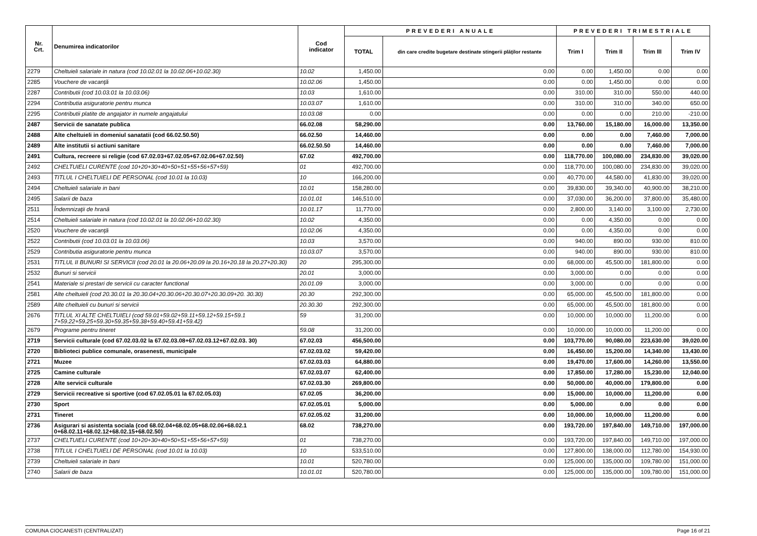| Nr. Crt. | Denumirea indicatorilor | Cod indicator | PREVEDERI ANUALE | | PREVEDERI TRIMESTRIALE | | | |
| --- | --- | --- | --- | --- | --- | --- | --- | --- |
| | | | TOTAL | din care credite bugetare destinate stingerii plăţilor restante | Trim I | Trim II | Trim III | Trim IV |
| 2279 | Cheltuieli salariale in natura (cod 10.02.01 la 10.02.06+10.02.30) | 10.02 | 1,450.00 | 0.00 | 0.00 | 1,450.00 | 0.00 | 0.00 |
| 2285 | Vouchere de vacanţă | 10.02.06 | 1,450.00 | 0.00 | 0.00 | 1,450.00 | 0.00 | 0.00 |
| 2287 | Contributii (cod 10.03.01 la 10.03.06) | 10.03 | 1,610.00 | 0.00 | 310.00 | 310.00 | 550.00 | 440.00 |
| 2294 | Contributia asiguratorie pentru munca | 10.03.07 | 1,610.00 | 0.00 | 310.00 | 310.00 | 340.00 | 650.00 |
| 2295 | Contributii platite de angajator in numele angajatului | 10.03.08 | 0.00 | 0.00 | 0.00 | 0.00 | 210.00 | -210.00 |
| 2487 | Servicii de sanatate publica | 66.02.08 | 58,290.00 | 0.00 | 13,760.00 | 15,180.00 | 16,000.00 | 13,350.00 |
| 2488 | Alte cheltuieli in domeniul sanatatii (cod 66.02.50.50) | 66.02.50 | 14,460.00 | 0.00 | 0.00 | 0.00 | 7,460.00 | 7,000.00 |
| 2489 | Alte institutii si actiuni sanitare | 66.02.50.50 | 14,460.00 | 0.00 | 0.00 | 0.00 | 7,460.00 | 7,000.00 |
| 2491 | Cultura, recreere si religie (cod 67.02.03+67.02.05+67.02.06+67.02.50) | 67.02 | 492,700.00 | 0.00 | 118,770.00 | 100,080.00 | 234,830.00 | 39,020.00 |
| 2492 | CHELTUIELI CURENTE (cod 10+20+30+40+50+51+55+56+57+59) | 01 | 492,700.00 | 0.00 | 118,770.00 | 100,080.00 | 234,830.00 | 39,020.00 |
| 2493 | TITLUL I CHELTUIELI DE PERSONAL (cod 10.01 la 10.03) | 10 | 166,200.00 | 0.00 | 40,770.00 | 44,580.00 | 41,830.00 | 39,020.00 |
| 2494 | Cheltuieli salariale in bani | 10.01 | 158,280.00 | 0.00 | 39,830.00 | 39,340.00 | 40,900.00 | 38,210.00 |
| 2495 | Salarii de baza | 10.01.01 | 146,510.00 | 0.00 | 37,030.00 | 36,200.00 | 37,800.00 | 35,480.00 |
| 2511 | Îndemnizaţii de hrană | 10.01.17 | 11,770.00 | 0.00 | 2,800.00 | 3,140.00 | 3,100.00 | 2,730.00 |
| 2514 | Cheltuieli salariale in natura (cod 10.02.01 la 10.02.06+10.02.30) | 10.02 | 4,350.00 | 0.00 | 0.00 | 4,350.00 | 0.00 | 0.00 |
| 2520 | Vouchere de vacanţă | 10.02.06 | 4,350.00 | 0.00 | 0.00 | 4,350.00 | 0.00 | 0.00 |
| 2522 | Contributii (cod 10.03.01 la 10.03.06) | 10.03 | 3,570.00 | 0.00 | 940.00 | 890.00 | 930.00 | 810.00 |
| 2529 | Contributia asiguratorie pentru munca | 10.03.07 | 3,570.00 | 0.00 | 940.00 | 890.00 | 930.00 | 810.00 |
| 2531 | TITLUL II BUNURI SI SERVICII (cod 20.01 la 20.06+20.09 la 20.16+20.18 la 20.27+20.30) | 20 | 295,300.00 | 0.00 | 68,000.00 | 45,500.00 | 181,800.00 | 0.00 |
| 2532 | Bunuri si servicii | 20.01 | 3,000.00 | 0.00 | 3,000.00 | 0.00 | 0.00 | 0.00 |
| 2541 | Materiale si prestari de servicii cu caracter functional | 20.01.09 | 3,000.00 | 0.00 | 3,000.00 | 0.00 | 0.00 | 0.00 |
| 2581 | Alte cheltuieli (cod 20.30.01 la 20.30.04+20.30.06+20.30.07+20.30.09+20. 30.30) | 20.30 | 292,300.00 | 0.00 | 65,000.00 | 45,500.00 | 181,800.00 | 0.00 |
| 2589 | Alte cheltuieli cu bunuri si servicii | 20.30.30 | 292,300.00 | 0.00 | 65,000.00 | 45,500.00 | 181,800.00 | 0.00 |
| 2676 | TITLUL XI ALTE CHELTUIELI (cod 59.01+59.02+59.11+59.12+59.15+59.1 7+59.22+59.25+59.30+59.35+59.38+59.40+59.41+59.42) | 59 | 31,200.00 | 0.00 | 10,000.00 | 10,000.00 | 11,200.00 | 0.00 |
| 2679 | Programe pentru tineret | 59.08 | 31,200.00 | 0.00 | 10,000.00 | 10,000.00 | 11,200.00 | 0.00 |
| 2719 | Servicii culturale (cod 67.02.03.02 la 67.02.03.08+67.02.03.12+67.02.03. 30) | 67.02.03 | 456,500.00 | 0.00 | 103,770.00 | 90,080.00 | 223,630.00 | 39,020.00 |
| 2720 | Biblioteci publice comunale, orasenesti, municipale | 67.02.03.02 | 59,420.00 | 0.00 | 16,450.00 | 15,200.00 | 14,340.00 | 13,430.00 |
| 2721 | Muzee | 67.02.03.03 | 64,880.00 | 0.00 | 19,470.00 | 17,600.00 | 14,260.00 | 13,550.00 |
| 2725 | Camine culturale | 67.02.03.07 | 62,400.00 | 0.00 | 17,850.00 | 17,280.00 | 15,230.00 | 12,040.00 |
| 2728 | Alte servicii culturale | 67.02.03.30 | 269,800.00 | 0.00 | 50,000.00 | 40,000.00 | 179,800.00 | 0.00 |
| 2729 | Servicii recreative si sportive (cod 67.02.05.01 la 67.02.05.03) | 67.02.05 | 36,200.00 | 0.00 | 15,000.00 | 10,000.00 | 11,200.00 | 0.00 |
| 2730 | Sport | 67.02.05.01 | 5,000.00 | 0.00 | 5,000.00 | 0.00 | 0.00 | 0.00 |
| 2731 | Tineret | 67.02.05.02 | 31,200.00 | 0.00 | 10,000.00 | 10,000.00 | 11,200.00 | 0.00 |
| 2736 | Asigurari si asistenta sociala (cod 68.02.04+68.02.05+68.02.06+68.02.1 0+68.02.11+68.02.12+68.02.15+68.02.50) | 68.02 | 738,270.00 | 0.00 | 193,720.00 | 197,840.00 | 149,710.00 | 197,000.00 |
| 2737 | CHELTUIELI CURENTE (cod 10+20+30+40+50+51+55+56+57+59) | 01 | 738,270.00 | 0.00 | 193,720.00 | 197,840.00 | 149,710.00 | 197,000.00 |
| 2738 | TITLUL I CHELTUIELI DE PERSONAL (cod 10.01 la 10.03) | 10 | 533,510.00 | 0.00 | 127,800.00 | 138,000.00 | 112,780.00 | 154,930.00 |
| 2739 | Cheltuieli salariale in bani | 10.01 | 520,780.00 | 0.00 | 125,000.00 | 135,000.00 | 109,780.00 | 151,000.00 |
| 2740 | Salarii de baza | 10.01.01 | 520,780.00 | 0.00 | 125,000.00 | 135,000.00 | 109,780.00 | 151,000.00 |
COMUNA CIOCANESTI (CENTRALIZAT) Page 16 of 21